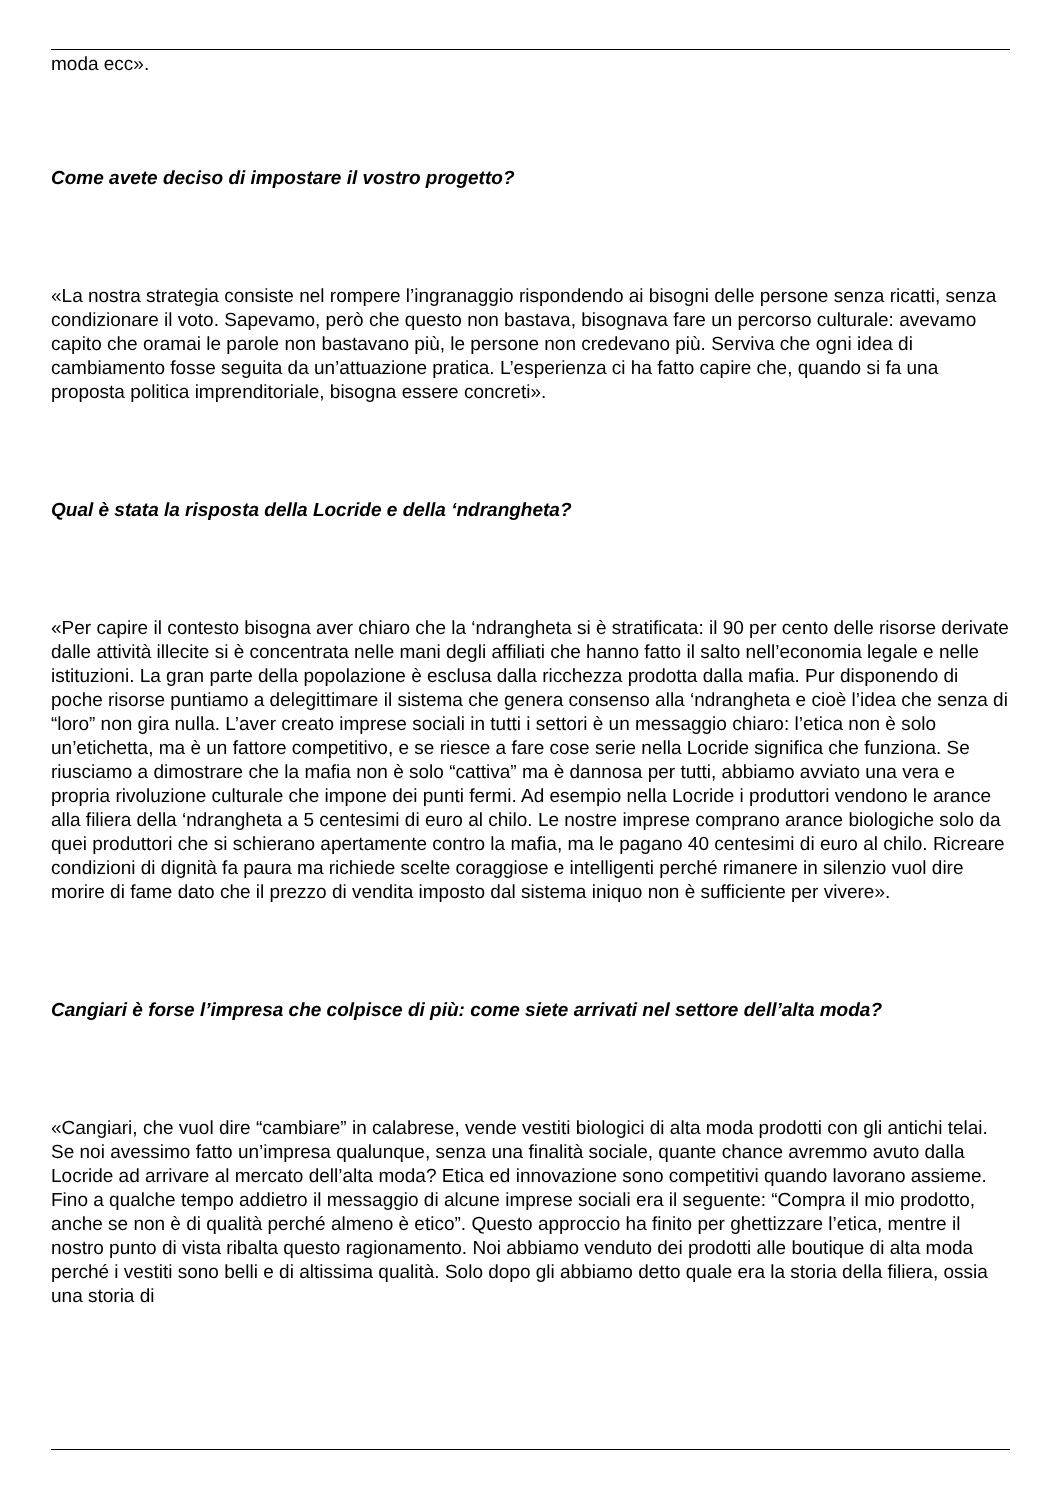moda ecc».
Come avete deciso di impostare il vostro progetto?
«La nostra strategia consiste nel rompere l’ingranaggio rispondendo ai bisogni delle persone senza ricatti, senza condizionare il voto. Sapevamo, però che questo non bastava, bisognava fare un percorso culturale: avevamo capito che oramai le parole non bastavano più, le persone non credevano più. Serviva che ogni idea di cambiamento fosse seguita da un’attuazione pratica. L’esperienza ci ha fatto capire che, quando si fa una proposta politica imprenditoriale, bisogna essere concreti».
Qual è stata la risposta della Locride e della ‘ndrangheta?
«Per capire il contesto bisogna aver chiaro che la ‘ndrangheta si è stratificata: il 90 per cento delle risorse derivate dalle attività illecite si è concentrata nelle mani degli affiliati che hanno fatto il salto nell’economia legale e nelle istituzioni. La gran parte della popolazione è esclusa dalla ricchezza prodotta dalla mafia. Pur disponendo di poche risorse puntiamo a delegittimare il sistema che genera consenso alla ‘ndrangheta e cioè l’idea che senza di “loro” non gira nulla. L’aver creato imprese sociali in tutti i settori è un messaggio chiaro: l’etica non è solo un’etichetta, ma è un fattore competitivo, e se riesce a fare cose serie nella Locride significa che funziona. Se riusciamo a dimostrare che la mafia non è solo “cattiva” ma è dannosa per tutti, abbiamo avviato una vera e propria rivoluzione culturale che impone dei punti fermi. Ad esempio nella Locride i produttori vendono le arance alla filiera della ‘ndrangheta a 5 centesimi di euro al chilo. Le nostre imprese comprano arance biologiche solo da quei produttori che si schierano apertamente contro la mafia, ma le pagano 40 centesimi di euro al chilo. Ricreare condizioni di dignità fa paura ma richiede scelte coraggiose e intelligenti perché rimanere in silenzio vuol dire morire di fame dato che il prezzo di vendita imposto dal sistema iniquo non è sufficiente per vivere».
Cangiari è forse l’impresa che colpisce di più: come siete arrivati nel settore dell’alta moda?
«Cangiari, che vuol dire “cambiare” in calabrese, vende vestiti biologici di alta moda prodotti con gli antichi telai. Se noi avessimo fatto un’impresa qualunque, senza una finalità sociale, quante chance avremmo avuto dalla Locride ad arrivare al mercato dell’alta moda? Etica ed innovazione sono competitivi quando lavorano assieme. Fino a qualche tempo addietro il messaggio di alcune imprese sociali era il seguente: “Compra il mio prodotto, anche se non è di qualità perché almeno è etico”. Questo approccio ha finito per ghettizzare l’etica, mentre il nostro punto di vista ribalta questo ragionamento. Noi abbiamo venduto dei prodotti alle boutique di alta moda perché i vestiti sono belli e di altissima qualità. Solo dopo gli abbiamo detto quale era la storia della filiera, ossia una storia di